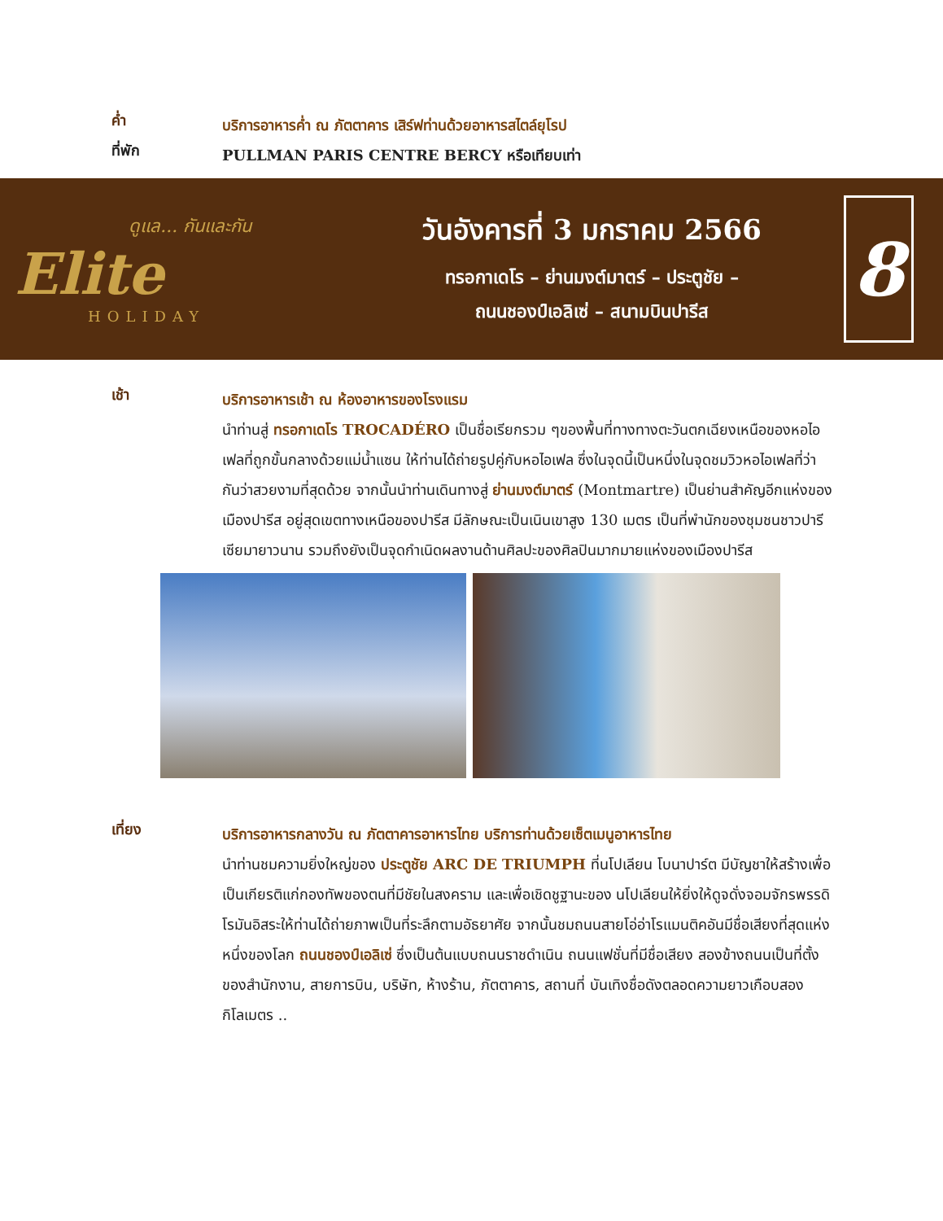ค่ำ
บริการอาหารค่ำ ณ ภัตตาคาร เสิร์ฟท่านด้วยอาหารสไตล์ยุโรป
ที่พัก
PULLMAN PARIS CENTRE BERCY หรือเทียบเท่า
ดูแล... กันและกัน
Elite
HOLIDAY
วันอังคารที่ 3 มกราคม 2566
ทรอกาเดโร – ย่านมงต์มาตร์ – ประตูชัย –
ถนนชองป์เอลิเซ่ – สนามบินปารีส
8
เช้า
บริการอาหารเช้า ณ ห้องอาหารของโรงแรม
นำท่านสู่ ทรอกาเดโร TROCADÉRO เป็นชื่อเรียกรวม ๆของพื้นที่ทางทางตะวันตกเฉียงเหนือของหอไอเฟลที่ถูกขั้นกลางด้วยแม่น้ำแซน ให้ท่านได้ถ่ายรูปคู่กับหอไอเฟล ซึ่งในจุดนี้เป็นหนึ่งในจุดชมวิวหอไอเฟลที่ว่ากันว่าสวยงามที่สุดด้วย จากนั้นนำท่านเดินทางสู่ ย่านมงต์มาตร์ (Montmartre) เป็นย่านสำคัญอีกแห่งของเมืองปารีส อยู่สุดเขตทางเหนือของปารีส มีลักษณะเป็นเนินเขาสูง 130 เมตร เป็นที่พำนักของชุมชนชาวปารีเซียมายาวนาน รวมถึงยังเป็นจุดกำเนิดผลงานด้านศิลปะของศิลปินมากมายแห่งของเมืองปารีส
เที่ยง
บริการอาหารกลางวัน ณ ภัตตาคารอาหารไทย บริการท่านด้วยเซ็ตเมนูอาหารไทย
นำท่านชมความยิ่งใหญ่ของ ประตูชัย ARC DE TRIUMPH ที่นโปเลียน โบนาปาร์ต มีบัญชาให้สร้างเพื่อเป็นเกียรติแก่กองทัพของตนที่มีชัยในสงคราม และเพื่อเชิดชูฐานะของ นโปเลียนให้ยิ่งให้ดูจดั่งจอมจักรพรรดิโรมันอิสระให้ท่านได้ถ่ายภาพเป็นที่ระลึกตามอัธยาศัย จากนั้นชมถนนสายโอ่อ่าโรแมนติคอันมีชื่อเสียงที่สุดแห่งหนึ่งของโลก ถนนชองป์เอลิเซ่ ซึ่งเป็นต้นแบบถนนราชดำเนิน ถนนแฟชั่นที่มีชื่อเสียง สองข้างถนนเป็นที่ตั้งของสำนักงาน, สายการบิน, บริษัท, ห้างร้าน, ภัตตาคาร, สถานที่ บันเทิงชื่อดังตลอดความยาวเกือบสองกิโลเมตร ..